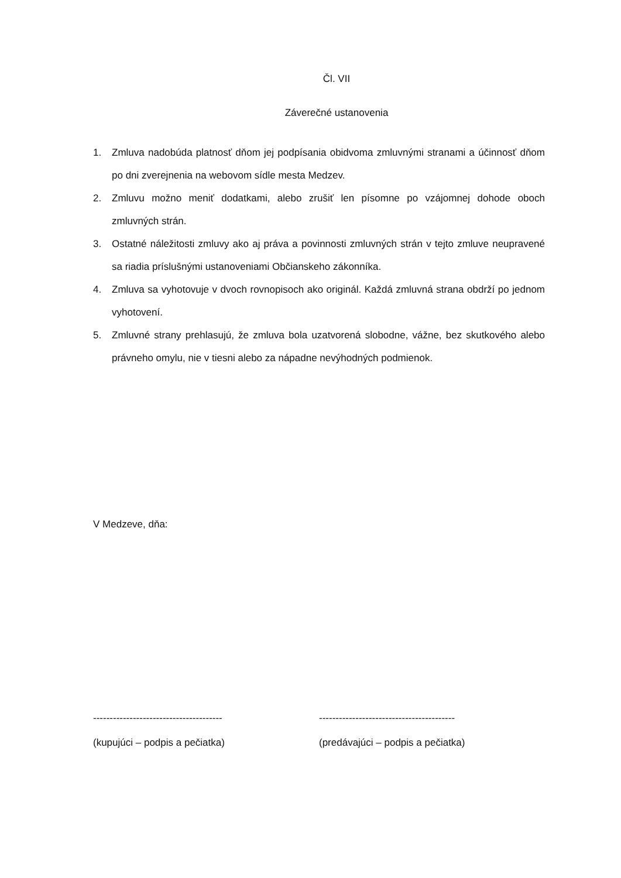Čl. VII
Záverečné ustanovenia
1. Zmluva nadobúda platnosť dňom jej podpísania obidvoma zmluvnými stranami a účinnosť dňom po dni zverejnenia na webovom sídle mesta Medzev.
2. Zmluvu možno meniť dodatkami, alebo zrušiť len písomne po vzájomnej dohode oboch zmluvných strán.
3. Ostatné náležitosti zmluvy ako aj práva a povinnosti zmluvných strán v tejto zmluve neupravené sa riadia príslušnými ustanoveniami Občianskeho zákonníka.
4. Zmluva sa vyhotovuje v dvoch rovnopisoch ako originál. Každá zmluvná strana obdrží po jednom vyhotovení.
5. Zmluvné strany prehlasujú, že zmluva bola uzatvorená slobodne, vážne, bez skutkového alebo právneho omylu, nie v tiesni alebo za nápadne nevýhodných podmienok.
V Medzeve, dňa:
---------------------------------------
(kupujúci – podpis a pečiatka)
-----------------------------------------
(predávajúci – podpis a pečiatka)